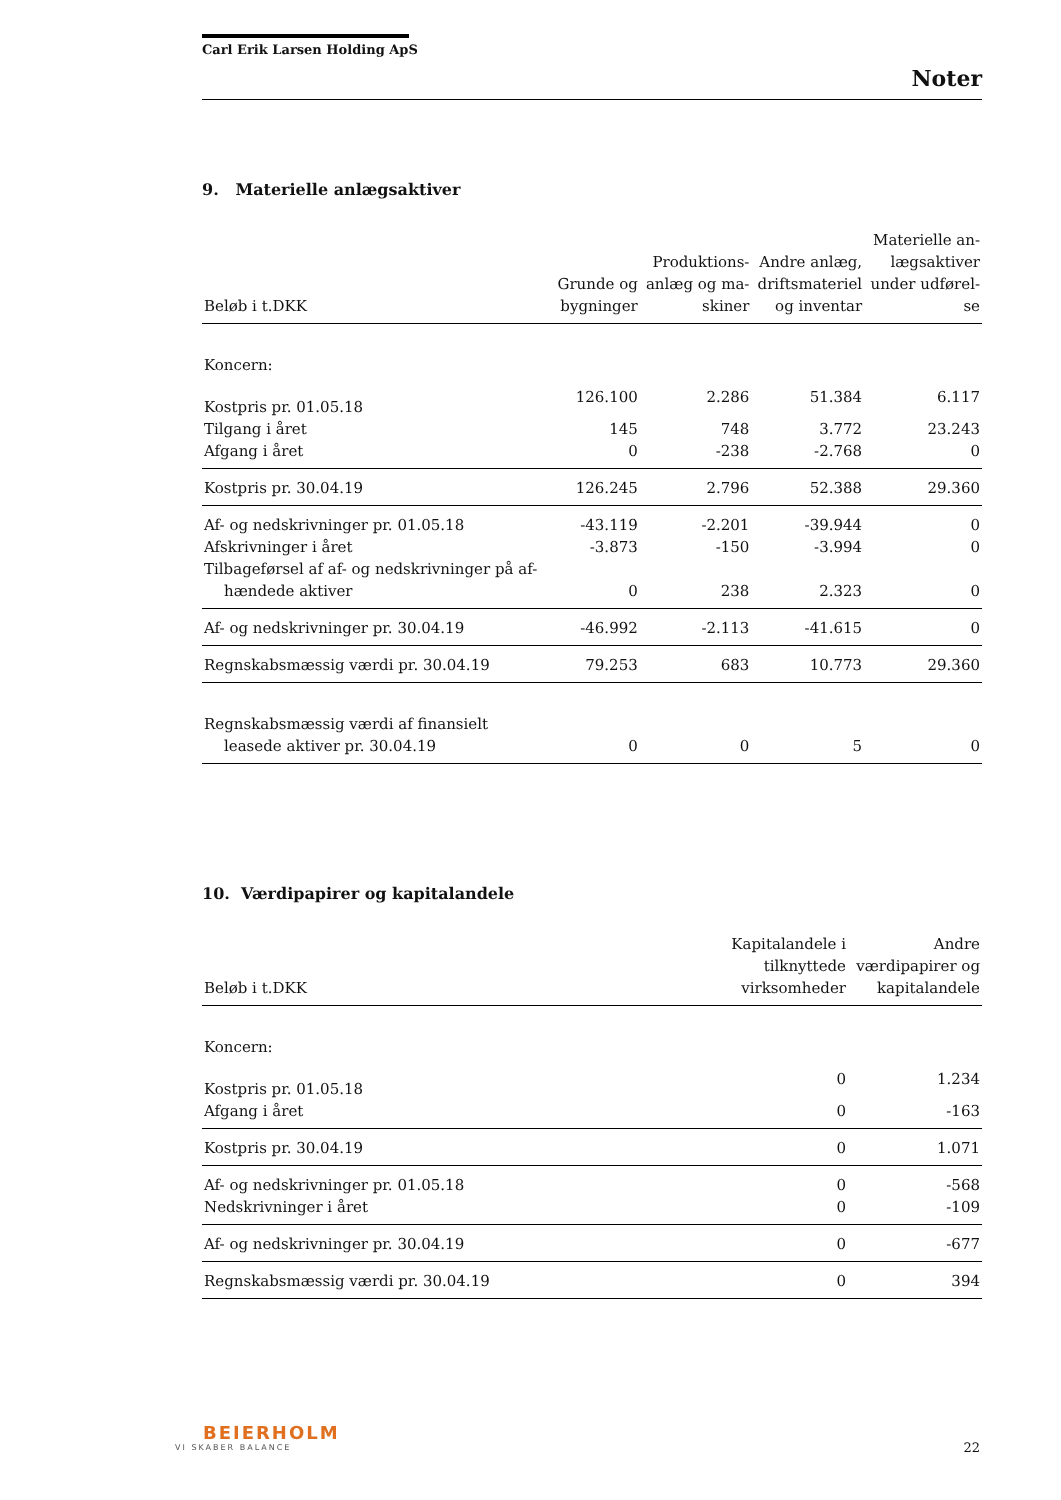Carl Erik Larsen Holding ApS
Noter
9. Materielle anlægsaktiver
| Beløb i t.DKK | Grunde og bygninger | Produktions- anlæg og ma- skiner | Andre anlæg, driftsmateriel og inventar | Materielle an- lægsaktiver under udførel- se |
| --- | --- | --- | --- | --- |
| Koncern: | | | | |
| Kostpris pr. 01.05.18 | 126.100 | 2.286 | 51.384 | 6.117 |
| Tilgang i året | 145 | 748 | 3.772 | 23.243 |
| Afgang i året | 0 | -238 | -2.768 | 0 |
| Kostpris pr. 30.04.19 | 126.245 | 2.796 | 52.388 | 29.360 |
| Af- og nedskrivninger pr. 01.05.18 | -43.119 | -2.201 | -39.944 | 0 |
| Afskrivninger i året | -3.873 | -150 | -3.994 | 0 |
| Tilbageførsel af af- og nedskrivninger på af- hændede aktiver | 0 | 238 | 2.323 | 0 |
| Af- og nedskrivninger pr. 30.04.19 | -46.992 | -2.113 | -41.615 | 0 |
| Regnskabsmæssig værdi pr. 30.04.19 | 79.253 | 683 | 10.773 | 29.360 |
| Regnskabsmæssig værdi af finansielt leasede aktiver pr. 30.04.19 | 0 | 0 | 5 | 0 |
10. Værdipapirer og kapitalandele
| Beløb i t.DKK | Kapitalandele i tilknyttede virksomheder | Andre værdipapirer og kapitalandele |
| --- | --- | --- |
| Koncern: | | |
| Kostpris pr. 01.05.18 | 0 | 1.234 |
| Afgang i året | 0 | -163 |
| Kostpris pr. 30.04.19 | 0 | 1.071 |
| Af- og nedskrivninger pr. 01.05.18 | 0 | -568 |
| Nedskrivninger i året | 0 | -109 |
| Af- og nedskrivninger pr. 30.04.19 | 0 | -677 |
| Regnskabsmæssig værdi pr. 30.04.19 | 0 | 394 |
BEIERHOLM
VI SKABER BALANCE
22